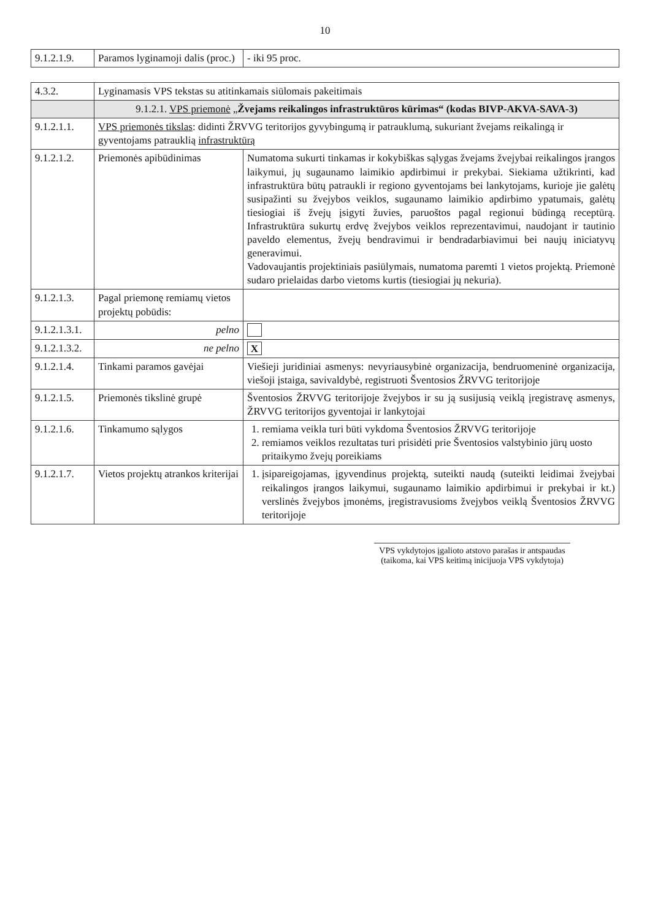10
| 9.1.2.1.9. | Paramos lyginamoji dalis (proc.) | - iki 95 proc. |
| 4.3.2. | Lyginamasis VPS tekstas su atitinkamais siūlomais pakeitimais | |
| | 9.1.2.1. VPS priemonė „ Žvejams reikalingos infrastruktūros kūrimas“ (kodas BIVP-AKVA-SAVA-3) | |
| 9.1.2.1.1. | VPS priemonės tikslas : didinti ŽRVVG teritorijos gyvybingumą ir patrauklumą, sukuriant žvejams reikalingą ir gyventojams patrauklią infrastruktūrą | |
| 9.1.2.1.2. | Priemonės apibūdinimas | Numatoma sukurti tinkamas ir kokybiškas sąlygas žvejams žvejybai reikalingos įrangos laikymui, jų sugaunamo laimikio apdirbimui ir prekybai. Siekiama užtikrinti, kad infrastruktūra būtų patraukli ir regiono gyventojams bei lankytojams, kurioje jie galėtų susipažinti su žvejybos veiklos, sugaunamo laimikio apdirbimo ypatumais, galėtų tiesiogiai iš žvejų įsigyti žuvies, paruoštos pagal regionui būdingą receptūrą. Infrastruktūra sukurtų erdvę žvejybos veiklos reprezentavimui, naudojant ir tautinio paveldo elementus, žvejų bendravimui ir bendradarbiavimui bei naujų iniciatyvų generavimui. Vadovaujantis projektiniais pasiūlymais, numatoma paremti 1 vietos projektą. Priemonė sudaro prielaidas darbo vietoms kurtis (tiesiogiai jų nekuria). |
| 9.1.2.1.3. | Pagal priemonę remiamų vietos projektų pobūdis: | |
| 9.1.2.1.3.1. | pelno | |
| 9.1.2.1.3.2. | ne pelno | X |
| 9.1.2.1.4. | Tinkami paramos gavėjai | Viešieji juridiniai asmenys: nevyriausybinė organizacija, bendruomeninė organizacija, viešoji įstaiga, savivaldybė, registruoti Šventosios ŽRVVG teritorijoje |
| 9.1.2.1.5. | Priemonės tikslinė grupė | Šventosios ŽRVVG teritorijoje žvejybos ir su ją susijusią veiklą įregistravę asmenys, ŽRVVG teritorijos gyventojai ir lankytojai |
| 9.1.2.1.6. | Tinkamumo sąlygos | 1. remiama veikla turi būti vykdoma Šventosios ŽRVVG teritorijoje 2. remiamos veiklos rezultatas turi prisidėti prie Šventosios valstybinio jūrų uosto pritaikymo žvejų poreikiams |
| 9.1.2.1.7. | Vietos projektų atrankos kriterijai | 1. įsipareigojamas, įgyvendinus projektą, suteikti naudą (suteikti leidimai žvejybai reikalingos įrangos laikymui, sugaunamo laimikio apdirbimui ir prekybai ir kt.) verslinės žvejybos įmonėms, įregistravusioms žvejybos veiklą Šventosios ŽRVVG teritorijoje |
VPS vykdytojos įgalioto atstovo parašas ir antspaudas
(taikoma, kai VPS keitimą inicijuoja VPS vykdytoja)